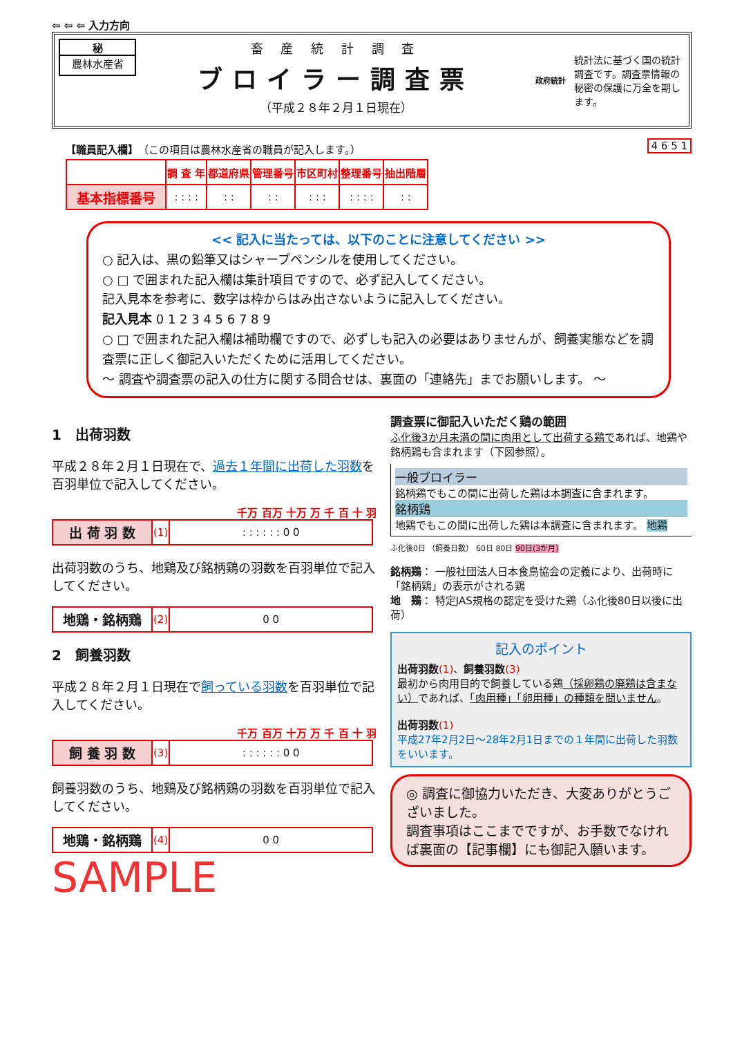⇦ ⇦ ⇦ 入力方向
秘
農林水産省
畜 産 統 計 調 査
ブロイラー調査票
（平成２８年２月１日現在）
政府統計
統計法に基づく国の統計調査です。調査票情報の秘密の保護に万全を期します。
【職員記入欄】（この項目は農林水産省の職員が記入します。） 4 6 5 1
| | 調 査 年 | 都道府県 | 管理番号 | 市区町村 | 整理番号 | 抽出階層 |
| 基本指標番号 | : : : : | : : | : : | : : : | : : : : | : : |
<< 記入に当たっては、以下のことに注意してください >>
○ 記入は、黒の鉛筆又はシャープペンシルを使用してください。
○ □ で囲まれた記入欄は集計項目ですので、必ず記入してください。
記入見本を参考に、数字は枠からはみ出さないように記入してください。
記入見本 0 1 2 3 4 5 6 7 8 9
○ □ で囲まれた記入欄は補助欄ですので、必ずしも記入の必要はありませんが、飼養実態などを調査票に正しく御記入いただくために活用してください。
～ 調査や調査票の記入の仕方に関する問合せは、裏面の「連絡先」までお願いします。 ～
1　出荷羽数
平成２８年２月１日現在で、過去１年間に出荷した羽数を百羽単位で記入してください。
千万 百万 十万 万 千 百 十 羽
| 出 荷 羽 数 | (1) | : : : : : : 0 0 |
出荷羽数のうち、地鶏及び銘柄鶏の羽数を百羽単位で記入してください。
| 地鶏・銘柄鶏 | (2) | 0 0 |
2　飼養羽数
平成２８年２月１日現在で飼っている羽数を百羽単位で記入してください。
千万 百万 十万 万 千 百 十 羽
| 飼 養 羽 数 | (3) | : : : : : : 0 0 |
飼養羽数のうち、地鶏及び銘柄鶏の羽数を百羽単位で記入してください。
| 地鶏・銘柄鶏 | (4) | 0 0 |
SAMPLE
調査票に御記入いただく鶏の範囲
ふ化後3か月未満の間に肉用として出荷する鶏であれば、地鶏や銘柄鶏も含まれます（下図参照）。
一般ブロイラー
銘柄鶏でもこの間に出荷した鶏は本調査に含まれます。
銘柄鶏
地鶏でもこの間に出荷した鶏は本調査に含まれます。 地鶏
ふ化後0日 （飼養日数） 60日 80日 90日(3か月)
銘柄鶏： 一般社団法人日本食鳥協会の定義により、出荷時に「銘柄鶏」の表示がされる鶏
地　鶏： 特定JAS規格の認定を受けた鶏（ふ化後80日以後に出荷）
記入のポイント
出荷羽数(1)、飼養羽数(3)
最初から肉用目的で飼養している鶏（採卵鶏の廃鶏は含まない）であれば、「肉用種」「卵用種」の種類を問いません。
出荷羽数(1)
平成27年2月2日～28年2月1日までの１年間に出荷した羽数をいいます。
◎ 調査に御協力いただき、大変ありがとうございました。
調査事項はここまでですが、お手数でなければ裏面の【記事欄】にも御記入願います。